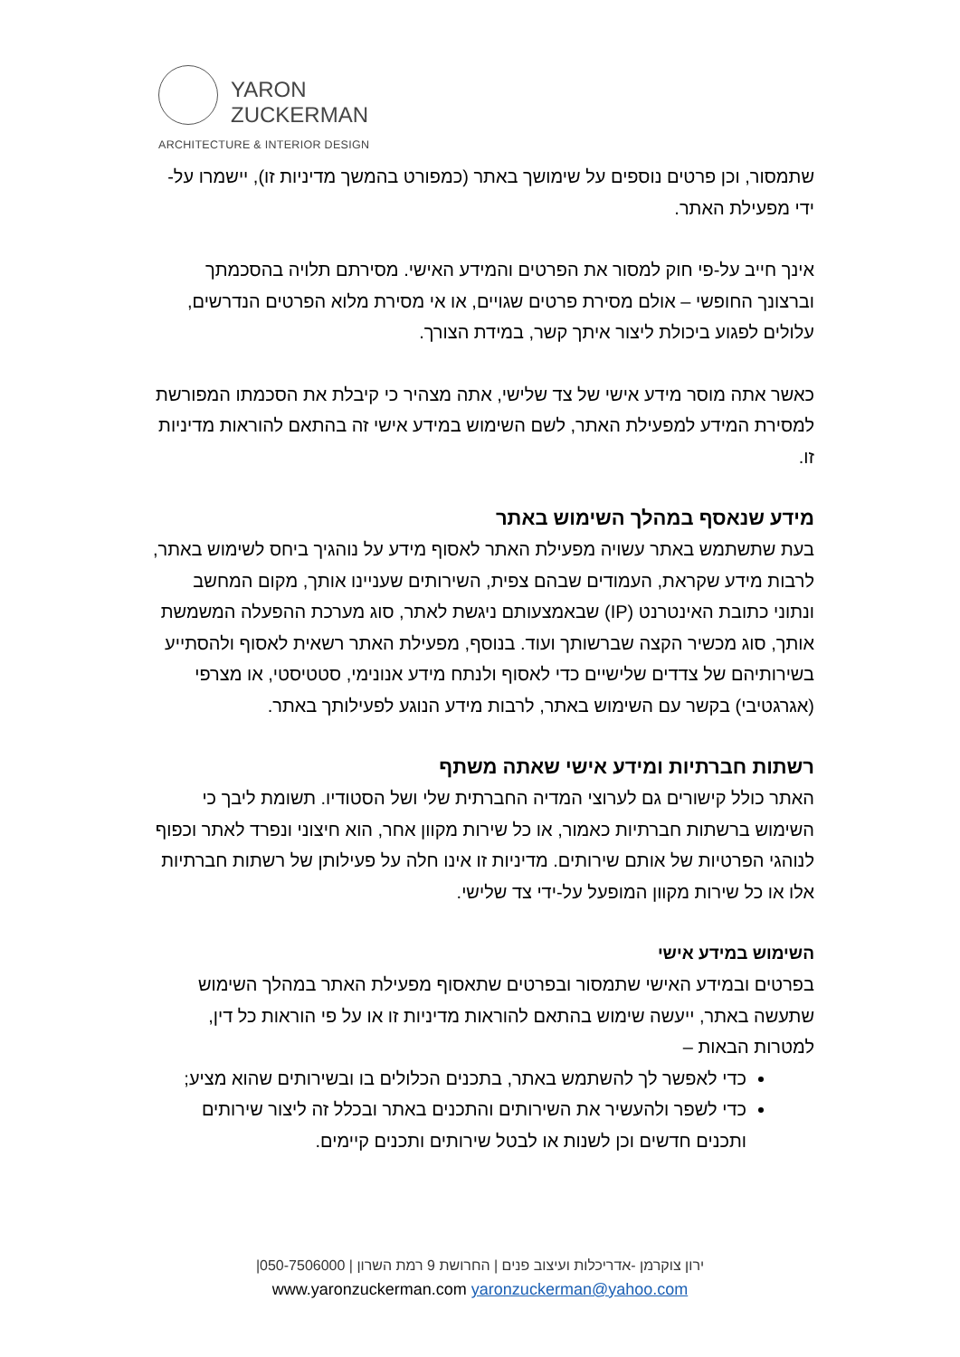YARON
ZUCKERMAN
ARCHITECTURE & INTERIOR DESIGN
שתמסור, וכן פרטים נוספים על שימושך באתר (כמפורט בהמשך מדיניות זו), יישמרו על-ידי מפעילת האתר.
אינך חייב על-פי חוק למסור את הפרטים והמידע האישי. מסירתם תלויה בהסכמתך וברצונך החופשי – אולם מסירת פרטים שגויים, או אי מסירת מלוא הפרטים הנדרשים, עלולים לפגוע ביכולת ליצור איתך קשר, במידת הצורך.
כאשר אתה מוסר מידע אישי של צד שלישי, אתה מצהיר כי קיבלת את הסכמתו המפורשת למסירת המידע למפעילת האתר, לשם השימוש במידע אישי זה בהתאם להוראות מדיניות זו.
מידע שנאסף במהלך השימוש באתר
בעת שתשתמש באתר עשויה מפעילת האתר לאסוף מידע על נוהגיך ביחס לשימוש באתר, לרבות מידע שקראת, העמודים שבהם צפית, השירותים שעניינו אותך, מקום המחשב ונתוני כתובת האינטרנט (IP) שבאמצעותם ניגשת לאתר, סוג מערכת ההפעלה המשמשת אותך, סוג מכשיר הקצה שברשותך ועוד. בנוסף, מפעילת האתר רשאית לאסוף ולהסתייע בשירותיהם של צדדים שלישיים כדי לאסוף ולנתח מידע אנונימי, סטטיסטי, או מצרפי (אגרגטיבי) בקשר עם השימוש באתר, לרבות מידע הנוגע לפעילותך באתר.
רשתות חברתיות ומידע אישי שאתה משתף
האתר כולל קישורים גם לערוצי המדיה החברתית שלי ושל הסטודיו. תשומת ליבך כי השימוש ברשתות חברתיות כאמור, או כל שירות מקוון אחר, הוא חיצוני ונפרד לאתר וכפוף לנוהגי הפרטיות של אותם שירותים. מדיניות זו אינו חלה על פעילותן של רשתות חברתיות אלו או כל שירות מקוון המופעל על-ידי צד שלישי.
השימוש במידע אישי
בפרטים ובמידע האישי שתמסור ובפרטים שתאסוף מפעילת האתר במהלך השימוש שתעשה באתר, ייעשה שימוש בהתאם להוראות מדיניות זו או על פי הוראות כל דין, למטרות הבאות –
כדי לאפשר לך להשתמש באתר, בתכנים הכלולים בו ובשירותים שהוא מציע;
כדי לשפר ולהעשיר את השירותים והתכנים באתר ובכלל זה ליצור שירותים ותכנים חדשים וכן לשנות או לבטל שירותים ותכנים קיימים.
ירון צוקרמן -אדריכלות ועיצוב פנים | החרושת 9 רמת השרון | 050-7506000|
www.yaronzuckerman.com yaronzuckerman@yahoo.com